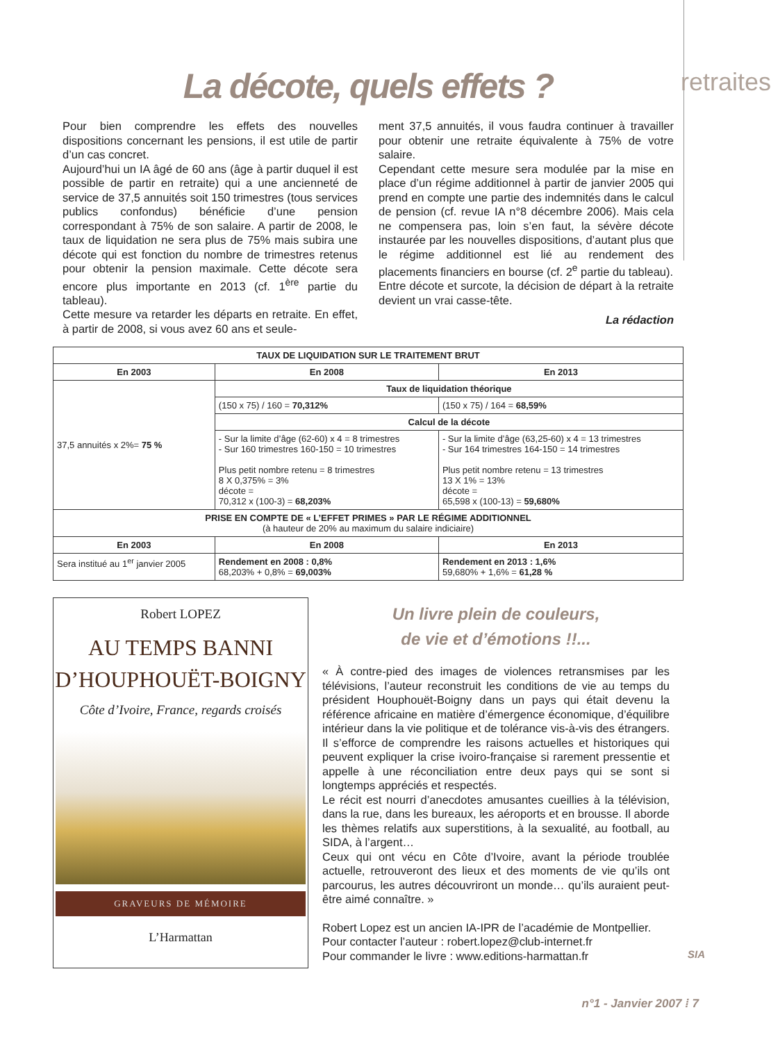retraites
La décote, quels effets ?
Pour bien comprendre les effets des nouvelles dispositions concernant les pensions, il est utile de partir d’un cas concret.
Aujourd’hui un IA âgé de 60 ans (âge à partir duquel il est possible de partir en retraite) qui a une ancienneté de service de 37,5 annuités soit 150 trimestres (tous services publics confondus) bénéficie d’une pension correspondant à 75% de son salaire. A partir de 2008, le taux de liquidation ne sera plus de 75% mais subira une décote qui est fonction du nombre de trimestres retenus pour obtenir la pension maximale. Cette décote sera encore plus importante en 2013 (cf. 1<sup>ère</sup> partie du tableau).
Cette mesure va retarder les départs en retraite. En effet, à partir de 2008, si vous avez 60 ans et seule-
ment 37,5 annuités, il vous faudra continuer à travailler pour obtenir une retraite équivalente à 75% de votre salaire.
Cependant cette mesure sera modulée par la mise en place d’un régime additionnel à partir de janvier 2005 qui prend en compte une partie des indemnités dans le calcul de pension (cf. revue IA n°8 décembre 2006). Mais cela ne compensera pas, loin s’en faut, la sévère décote instaurée par les nouvelles dispositions, d’autant plus que le régime additionnel est lié au rendement des placements financiers en bourse (cf. 2<sup>e</sup> partie du tableau).
Entre décote et surcote, la décision de départ à la retraite devient un vrai casse-tête.
La rédaction
| TAUX DE LIQUIDATION SUR LE TRAITEMENT BRUT | | |
| --- | --- | --- |
| En 2003 | En 2008 | En 2013 |
| 37,5 annuités x 2%= 75 % | Taux de liquidation théorique | |
| | (150 x 75) / 160 = 70,312% | (150 x 75) / 164 = 68,59% |
| | Calcul de la décote | |
| | - Sur la limite d’âge (62-60) x 4 = 8 trimestres - Sur 160 trimestres 160-150 = 10 trimestres Plus petit nombre retenu = 8 trimestres 8 X 0,375% = 3% décote = 70,312 x (100-3) = 68,203% | - Sur la limite d’âge (63,25-60) x 4 = 13 trimestres - Sur 164 trimestres 164-150 = 14 trimestres Plus petit nombre retenu = 13 trimestres 13 X 1% = 13% décote = 65,598 x (100-13) = 59,680% |
| PRISE EN COMPTE DE « L’EFFET PRIMES » PAR LE RÉGIME ADDITIONNEL (à hauteur de 20% au maximum du salaire indiciaire) | | |
| En 2003 | En 2008 | En 2013 |
| Sera institué au 1<sup>er</sup> janvier 2005 | Rendement en 2008 : 0,8% 68,203% + 0,8% = 69,003% | Rendement en 2013 : 1,6% 59,680% + 1,6% = 61,28 % |
Robert LOPEZ
AU TEMPS BANNI
D’HOUPHOUËT-BOIGNY
Côte d’Ivoire, France, regards croisés
GRAVEURS DE MÉMOIRE
L’Harmattan
Un livre plein de couleurs,
de vie et d’émotions !!...
« À contre-pied des images de violences retransmises par les télévisions, l’auteur reconstruit les conditions de vie au temps du président Houphouët-Boigny dans un pays qui était devenu la référence africaine en matière d’émergence économique, d’équilibre intérieur dans la vie politique et de tolérance vis-à-vis des étrangers. Il s’efforce de comprendre les raisons actuelles et historiques qui peuvent expliquer la crise ivoiro-française si rarement pressentie et appelle à une réconciliation entre deux pays qui se sont si longtemps appréciés et respectés.
Le récit est nourri d’anecdotes amusantes cueillies à la télévision, dans la rue, dans les bureaux, les aéroports et en brousse. Il aborde les thèmes relatifs aux superstitions, à la sexualité, au football, au SIDA, à l’argent…
Ceux qui ont vécu en Côte d’Ivoire, avant la période troublée actuelle, retrouveront des lieux et des moments de vie qu’ils ont parcourus, les autres découvriront un monde… qu’ils auraient peut-être aimé connaître. »
Robert Lopez est un ancien IA-IPR de l’académie de Montpellier. Pour contacter l’auteur : robert.lopez@club-internet.fr
Pour commander le livre : www.editions-harmattan.fr
SIA
n°1 - Janvier 2007 ⁞ 7